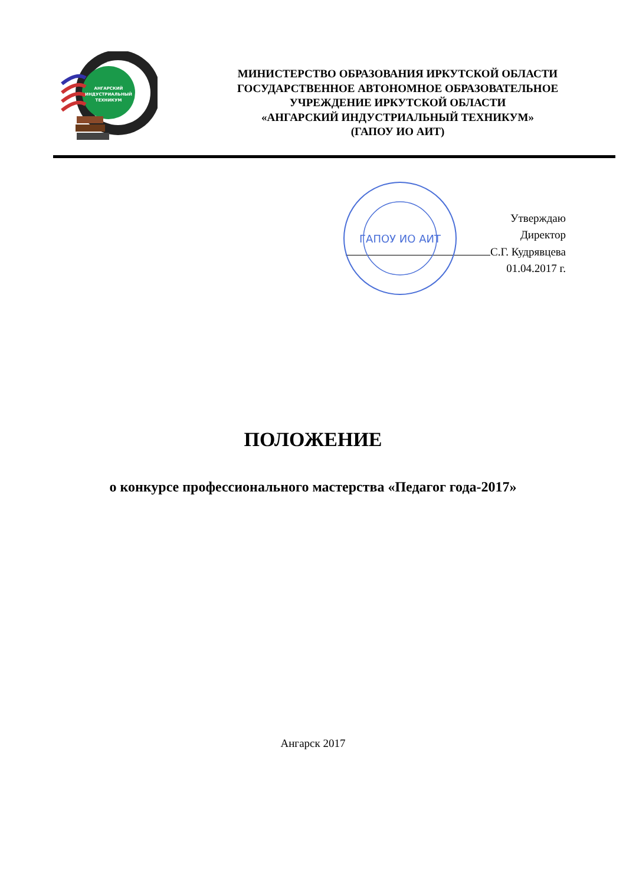АНГАРСКИЙ
ИНДУСТРИАЛЬНЫЙ
ТЕХНИКУМ
МИНИСТЕРСТВО ОБРАЗОВАНИЯ ИРКУТСКОЙ ОБЛАСТИ
ГОСУДАРСТВЕННОЕ АВТОНОМНОЕ ОБРАЗОВАТЕЛЬНОЕ
УЧРЕЖДЕНИЕ ИРКУТСКОЙ ОБЛАСТИ
«АНГАРСКИЙ ИНДУСТРИАЛЬНЫЙ ТЕХНИКУМ»
(ГАПОУ ИО АИТ)
ГАПОУ ИО АИТ
Утверждаю
Директор
С.Г. Кудрявцева
01.04.2017 г.
ПОЛОЖЕНИЕ
о конкурсе профессионального мастерства «Педагог года-2017»
Ангарск 2017